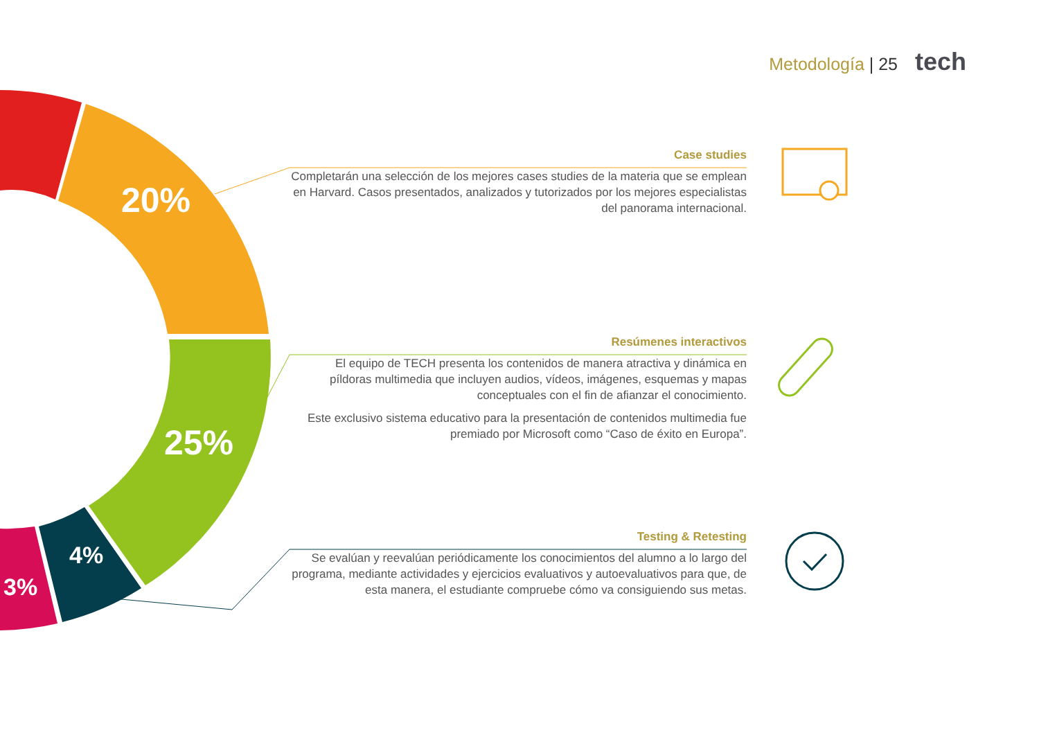Metodología | 25 tech
20%
25%
4%
3%
Case studies
Completarán una selección de los mejores cases studies de la materia que se emplean en Harvard. Casos presentados, analizados y tutorizados por los mejores especialistas del panorama internacional.
Resúmenes interactivos
El equipo de TECH presenta los contenidos de manera atractiva y dinámica en píldoras multimedia que incluyen audios, vídeos, imágenes, esquemas y mapas conceptuales con el fin de afianzar el conocimiento.
Este exclusivo sistema educativo para la presentación de contenidos multimedia fue premiado por Microsoft como “Caso de éxito en Europa”.
Testing & Retesting
Se evalúan y reevalúan periódicamente los conocimientos del alumno a lo largo del programa, mediante actividades y ejercicios evaluativos y autoevaluativos para que, de esta manera, el estudiante compruebe cómo va consiguiendo sus metas.